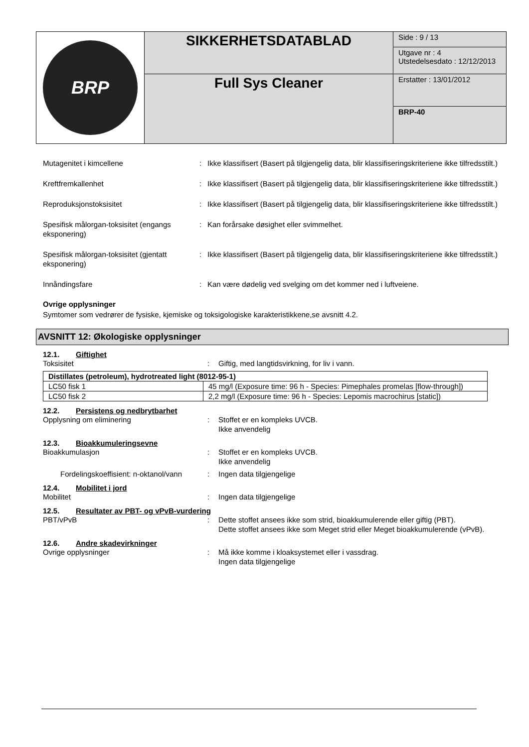| BRP | SIKKERHETSDATABLAD | Side : 9 / 13 |
| | | Utgave nr : 4 Utstedelsesdato : 12/12/2013 |
| | Full Sys Cleaner | Erstatter : 13/01/2012 |
| | | BRP-40 |
Mutagenitet i kimcellene : Ikke klassifisert (Basert på tilgjengelig data, blir klassifiseringskriteriene ikke tilfredsstilt.)
Kreftfremkallenhet : Ikke klassifisert (Basert på tilgjengelig data, blir klassifiseringskriteriene ikke tilfredsstilt.)
Reproduksjonstoksisitet : Ikke klassifisert (Basert på tilgjengelig data, blir klassifiseringskriteriene ikke tilfredsstilt.)
Spesifisk målorgan-toksisitet (engangs eksponering)
: Kan forårsake døsighet eller svimmelhet.
Spesifisk målorgan-toksisitet (gjentatt eksponering)
: Ikke klassifisert (Basert på tilgjengelig data, blir klassifiseringskriteriene ikke tilfredsstilt.)
Innåndingsfare : Kan være dødelig ved svelging om det kommer ned i luftveiene.
Ovrige opplysninger
Symtomer som vedrører de fysiske, kjemiske og toksigologiske karakteristikkene,se avsnitt 4.2.
AVSNITT 12: Økologiske opplysninger
12.1. Giftighet
Toksisitet : Giftig, med langtidsvirkning, for liv i vann.
| Distillates (petroleum), hydrotreated light (8012-95-1) | |
| --- | --- |
| LC50 fisk 1 | 45 mg/l (Exposure time: 96 h - Species: Pimephales promelas [flow-through]) |
| LC50 fisk 2 | 2,2 mg/l (Exposure time: 96 h - Species: Lepomis macrochirus [static]) |
12.2. Persistens og nedbrytbarhet
Opplysning om eliminering : Stoffet er en kompleks UVCB.
Ikke anvendelig
12.3. Bioakkumuleringsevne
Bioakkumulasjon : Stoffet er en kompleks UVCB.
Ikke anvendelig
Fordelingskoeffisient: n-oktanol/vann
: Ingen data tilgjengelige
12.4. Mobilitet i jord
Mobilitet : Ingen data tilgjengelige
12.5. Resultater av PBT- og vPvB-vurdering
PBT/vPvB : Dette stoffet ansees ikke som strid, bioakkumulerende eller giftig (PBT).
Dette stoffet ansees ikke som Meget strid eller Meget bioakkumulerende (vPvB).
12.6. Andre skadevirkninger
Ovrige opplysninger : Må ikke komme i kloaksystemet eller i vassdrag.
Ingen data tilgjengelige